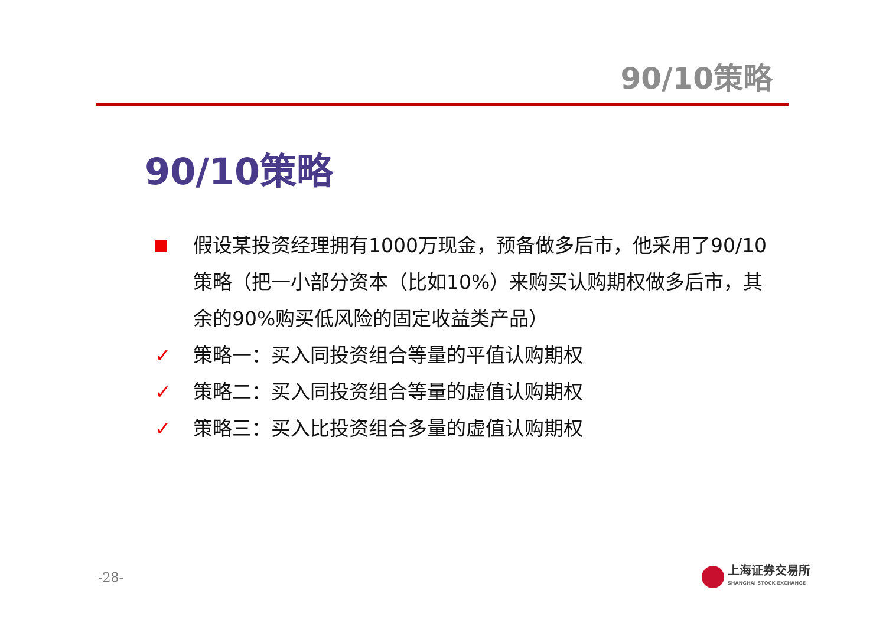90/10策略
90/10策略
假设某投资经理拥有1000万现金，预备做多后市，他采用了90/10策略（把一小部分资本（比如10%）来购买认购期权做多后市，其余的90%购买低风险的固定收益类产品）
✓ 策略一：买入同投资组合等量的平值认购期权
✓ 策略二：买入同投资组合等量的虚值认购期权
✓ 策略三：买入比投资组合多量的虚值认购期权
-28-
上海证券交易所
SHANGHAI STOCK EXCHANGE